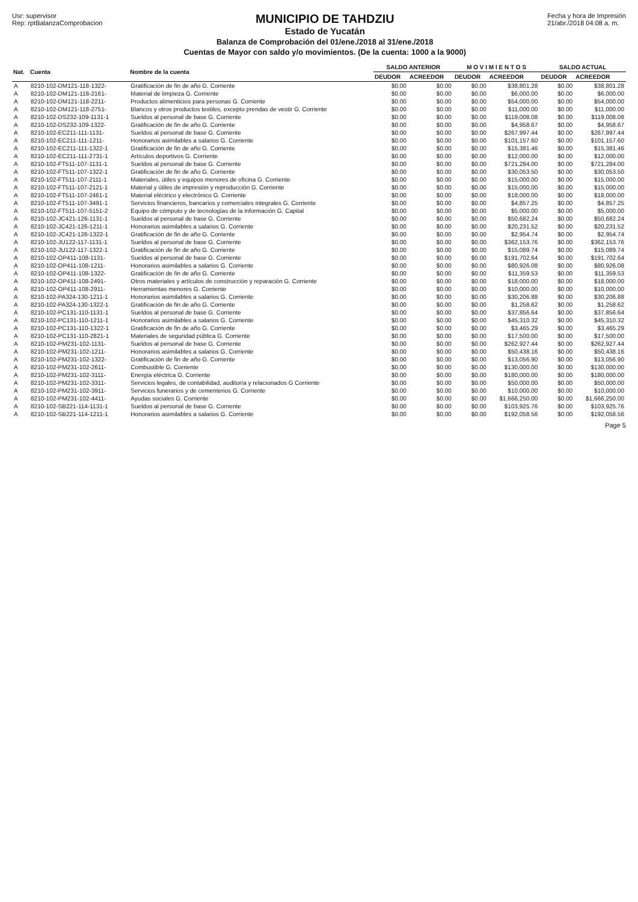Usr: supervisor
Rep: rptBalanzaComprobacion
MUNICIPIO DE TAHDZIU
Estado de Yucatán
Balanza de Comprobación del 01/ene./2018 al 31/ene./2018
Cuentas de Mayor con saldo y/o movimientos. (De la cuenta: 1000 a la 9000)
Fecha y hora de Impresión
21/abr./2018 04:08 a. m.
| Nat. | Cuenta | Nombre de la cuenta | SALDO ANTERIOR | | M O V I M I E N T O S | | SALDO ACTUAL | |
| --- | --- | --- | --- | --- | --- | --- | --- | --- |
| | | | DEUDOR | ACREEDOR | DEUDOR | ACREEDOR | DEUDOR | ACREEDOR |
| A | 8210-102-DM121-118-1322- | Gratificación de fin de año G. Corriente | $0.00 | $0.00 | $0.00 | $38,801.28 | $0.00 | $38,801.28 |
| A | 8210-102-DM121-118-2161- | Material de limpieza G. Corriente | $0.00 | $0.00 | $0.00 | $6,000.00 | $0.00 | $6,000.00 |
| A | 8210-102-DM121-118-2211- | Productos alimenticios para personas G. Corriente | $0.00 | $0.00 | $0.00 | $54,000.00 | $0.00 | $54,000.00 |
| A | 8210-102-DM121-118-2751- | Blancos y otros productos textiles, excepto prendas de vestir G. Corriente | $0.00 | $0.00 | $0.00 | $11,000.00 | $0.00 | $11,000.00 |
| A | 8210-102-DS232-109-1131-1 | Sueldos al personal de base G. Corriente | $0.00 | $0.00 | $0.00 | $119,008.08 | $0.00 | $119,008.08 |
| A | 8210-102-DS232-109-1322- | Gratificación de fin de año G. Corriente | $0.00 | $0.00 | $0.00 | $4,958.67 | $0.00 | $4,958.67 |
| A | 8210-102-EC211-111-1131- | Sueldos al personal de base G. Corriente | $0.00 | $0.00 | $0.00 | $267,997.44 | $0.00 | $267,997.44 |
| A | 8210-102-EC211-111-1211- | Honorarios asimilables a salarios G. Corriente | $0.00 | $0.00 | $0.00 | $101,157.60 | $0.00 | $101,157.60 |
| A | 8210-102-EC211-111-1322-1 | Gratificación de fin de año G. Corriente | $0.00 | $0.00 | $0.00 | $15,381.46 | $0.00 | $15,381.46 |
| A | 8210-102-EC211-111-2731-1 | Artículos deportivos G. Corriente | $0.00 | $0.00 | $0.00 | $12,000.00 | $0.00 | $12,000.00 |
| A | 8210-102-FT511-107-1131-1 | Sueldos al personal de base G. Corriente | $0.00 | $0.00 | $0.00 | $721,284.00 | $0.00 | $721,284.00 |
| A | 8210-102-FT511-107-1322-1 | Gratificación de fin de año G. Corriente | $0.00 | $0.00 | $0.00 | $30,053.50 | $0.00 | $30,053.50 |
| A | 8210-102-FT511-107-2111-1 | Materiales, útiles y equipos menores de oficina G. Corriente | $0.00 | $0.00 | $0.00 | $15,000.00 | $0.00 | $15,000.00 |
| A | 8210-102-FT511-107-2121-1 | Material y útiles de impresión y reproducción G. Corriente | $0.00 | $0.00 | $0.00 | $15,000.00 | $0.00 | $15,000.00 |
| A | 8210-102-FT511-107-2461-1 | Material eléctrico y electrónico G. Corriente | $0.00 | $0.00 | $0.00 | $18,000.00 | $0.00 | $18,000.00 |
| A | 8210-102-FT511-107-3491-1 | Servicios financieros, bancarios y comerciales integrales G. Corriente | $0.00 | $0.00 | $0.00 | $4,857.25 | $0.00 | $4,857.25 |
| A | 8210-102-FT511-107-5151-2 | Equipo de cómputo y de tecnologías de la información G. Capital | $0.00 | $0.00 | $0.00 | $5,000.00 | $0.00 | $5,000.00 |
| A | 8210-102-JC421-126-1131-1 | Sueldos al personal de base G. Corriente | $0.00 | $0.00 | $0.00 | $50,682.24 | $0.00 | $50,682.24 |
| A | 8210-102-JC421-126-1211-1 | Honorarios asimilables a salarios G. Corriente | $0.00 | $0.00 | $0.00 | $20,231.52 | $0.00 | $20,231.52 |
| A | 8210-102-JC421-126-1322-1 | Gratificación de fin de año G. Corriente | $0.00 | $0.00 | $0.00 | $2,954.74 | $0.00 | $2,954.74 |
| A | 8210-102-JU122-117-1131-1 | Sueldos al personal de base G. Corriente | $0.00 | $0.00 | $0.00 | $362,153.76 | $0.00 | $362,153.76 |
| A | 8210-102-JU122-117-1322-1 | Gratificación de fin de año G. Corriente | $0.00 | $0.00 | $0.00 | $15,089.74 | $0.00 | $15,089.74 |
| A | 8210-102-OP411-108-1131- | Sueldos al personal de base G. Corriente | $0.00 | $0.00 | $0.00 | $191,702.64 | $0.00 | $191,702.64 |
| A | 8210-102-OP411-108-1211- | Honorarios asimilables a salarios G. Corriente | $0.00 | $0.00 | $0.00 | $80,926.08 | $0.00 | $80,926.08 |
| A | 8210-102-OP411-108-1322- | Gratificación de fin de año G. Corriente | $0.00 | $0.00 | $0.00 | $11,359.53 | $0.00 | $11,359.53 |
| A | 8210-102-OP411-108-2491- | Otros materiales y artículos de construcción y reparación G. Corriente | $0.00 | $0.00 | $0.00 | $18,000.00 | $0.00 | $18,000.00 |
| A | 8210-102-OP411-108-2911- | Herramientas menores G. Corriente | $0.00 | $0.00 | $0.00 | $10,000.00 | $0.00 | $10,000.00 |
| A | 8210-102-PA324-130-1211-1 | Honorarios asimilables a salarios G. Corriente | $0.00 | $0.00 | $0.00 | $30,206.88 | $0.00 | $30,206.88 |
| A | 8210-102-PA324-130-1322-1 | Gratificación de fin de año G. Corriente | $0.00 | $0.00 | $0.00 | $1,258.62 | $0.00 | $1,258.62 |
| A | 8210-102-PC131-110-1131-1 | Sueldos al personal de base G. Corriente | $0.00 | $0.00 | $0.00 | $37,856.64 | $0.00 | $37,856.64 |
| A | 8210-102-PC131-110-1211-1 | Honorarios asimilables a salarios G. Corriente | $0.00 | $0.00 | $0.00 | $45,310.32 | $0.00 | $45,310.32 |
| A | 8210-102-PC131-110-1322-1 | Gratificación de fin de año G. Corriente | $0.00 | $0.00 | $0.00 | $3,465.29 | $0.00 | $3,465.29 |
| A | 8210-102-PC131-110-2821-1 | Materiales de seguridad pública G. Corriente | $0.00 | $0.00 | $0.00 | $17,500.00 | $0.00 | $17,500.00 |
| A | 8210-102-PM231-102-1131- | Sueldos al personal de base G. Corriente | $0.00 | $0.00 | $0.00 | $262,927.44 | $0.00 | $262,927.44 |
| A | 8210-102-PM231-102-1211- | Honorarios asimilables a salarios G. Corriente | $0.00 | $0.00 | $0.00 | $50,438.16 | $0.00 | $50,438.16 |
| A | 8210-102-PM231-102-1322- | Gratificación de fin de año G. Corriente | $0.00 | $0.00 | $0.00 | $13,056.90 | $0.00 | $13,056.90 |
| A | 8210-102-PM231-102-2611- | Combustible G. Corriente | $0.00 | $0.00 | $0.00 | $130,000.00 | $0.00 | $130,000.00 |
| A | 8210-102-PM231-102-3111- | Energía eléctrica G. Corriente | $0.00 | $0.00 | $0.00 | $180,000.00 | $0.00 | $180,000.00 |
| A | 8210-102-PM231-102-3311- | Servicios legales, de contabilidad, auditoría y relacionados G Corriente | $0.00 | $0.00 | $0.00 | $50,000.00 | $0.00 | $50,000.00 |
| A | 8210-102-PM231-102-3911- | Servicios funerarios y de cementerios G. Corriente | $0.00 | $0.00 | $0.00 | $10,000.00 | $0.00 | $10,000.00 |
| A | 8210-102-PM231-102-4411- | Ayudas sociales G. Corriente | $0.00 | $0.00 | $0.00 | $1,666,250.00 | $0.00 | $1,666,250.00 |
| A | 8210-102-SB221-114-1131-1 | Sueldos al personal de base G. Corriente | $0.00 | $0.00 | $0.00 | $103,925.76 | $0.00 | $103,925.76 |
| A | 8210-102-SB221-114-1211-1 | Honorarios asimilables a salarios G. Corriente | $0.00 | $0.00 | $0.00 | $192,058.56 | $0.00 | $192,058.56 |
Page 5